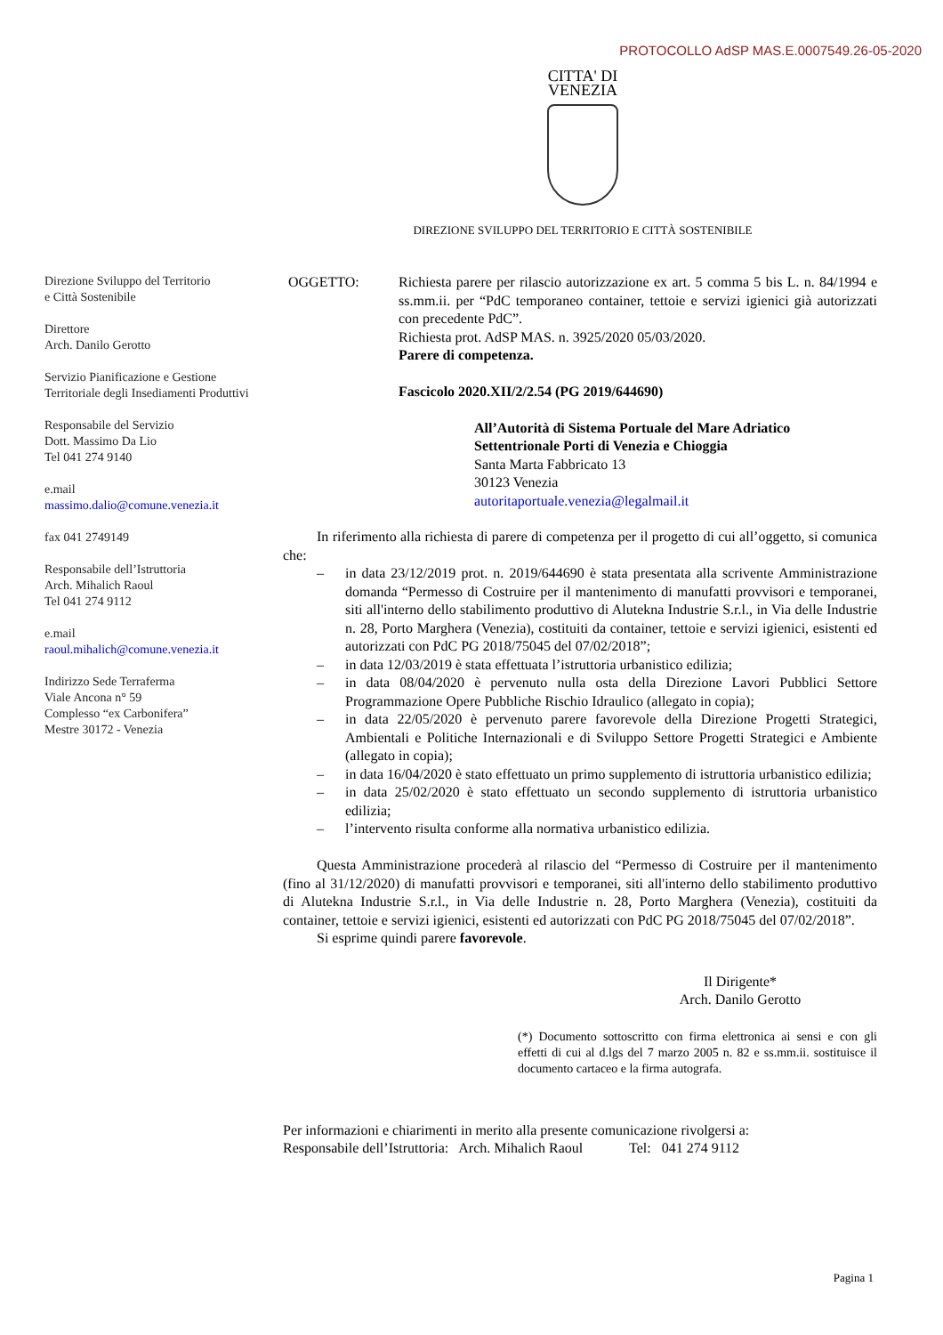PROTOCOLLO AdSP MAS.E.0007549.26-05-2020
CITTA' DI
VENEZIA
DIREZIONE SVILUPPO DEL TERRITORIO E CITTÀ SOSTENIBILE
Direzione Sviluppo del Territorio
e Città Sostenibile
Direttore
Arch. Danilo Gerotto
Servizio Pianificazione e Gestione Territoriale degli Insediamenti Produttivi
Responsabile del Servizio
Dott. Massimo Da Lio
Tel 041 274 9140
e.mail
massimo.dalio@comune.venezia.it
fax 041 2749149
Responsabile dell’Istruttoria
Arch. Mihalich Raoul
Tel 041 274 9112
e.mail
raoul.mihalich@comune.venezia.it
Indirizzo Sede Terraferma
Viale Ancona n° 59
Complesso “ex Carbonifera”
Mestre 30172 - Venezia
OGGETTO: Richiesta parere per rilascio autorizzazione ex art. 5 comma 5 bis L. n. 84/1994 e ss.mm.ii. per “PdC temporaneo container, tettoie e servizi igienici già autorizzati con precedente PdC”.
Richiesta prot. AdSP MAS. n. 3925/2020 05/03/2020.
Parere di competenza.
Fascicolo 2020.XII/2/2.54 (PG 2019/644690)
All’Autorità di Sistema Portuale del Mare Adriatico Settentrionale Porti di Venezia e Chioggia
Santa Marta Fabbricato 13
30123 Venezia
autoritaportuale.venezia@legalmail.it
In riferimento alla richiesta di parere di competenza per il progetto di cui all’oggetto, si comunica che:
– in data 23/12/2019 prot. n. 2019/644690 è stata presentata alla scrivente Amministrazione domanda “Permesso di Costruire per il mantenimento di manufatti provvisori e temporanei, siti all'interno dello stabilimento produttivo di Alutekna Industrie S.r.l., in Via delle Industrie n. 28, Porto Marghera (Venezia), costituiti da container, tettoie e servizi igienici, esistenti ed autorizzati con PdC PG 2018/75045 del 07/02/2018”;
– in data 12/03/2019 è stata effettuata l’istruttoria urbanistico edilizia;
– in data 08/04/2020 è pervenuto nulla osta della Direzione Lavori Pubblici Settore Programmazione Opere Pubbliche Rischio Idraulico (allegato in copia);
– in data 22/05/2020 è pervenuto parere favorevole della Direzione Progetti Strategici, Ambientali e Politiche Internazionali e di Sviluppo Settore Progetti Strategici e Ambiente (allegato in copia);
– in data 16/04/2020 è stato effettuato un primo supplemento di istruttoria urbanistico edilizia;
– in data 25/02/2020 è stato effettuato un secondo supplemento di istruttoria urbanistico edilizia;
– l’intervento risulta conforme alla normativa urbanistico edilizia.
Questa Amministrazione procederà al rilascio del “Permesso di Costruire per il mantenimento (fino al 31/12/2020) di manufatti provvisori e temporanei, siti all'interno dello stabilimento produttivo di Alutekna Industrie S.r.l., in Via delle Industrie n. 28, Porto Marghera (Venezia), costituiti da container, tettoie e servizi igienici, esistenti ed autorizzati con PdC PG 2018/75045 del 07/02/2018”.
Si esprime quindi parere favorevole.
Il Dirigente*
Arch. Danilo Gerotto
(*) Documento sottoscritto con firma elettronica ai sensi e con gli effetti di cui al d.lgs del 7 marzo 2005 n. 82 e ss.mm.ii. sostituisce il documento cartaceo e la firma autografa.
Per informazioni e chiarimenti in merito alla presente comunicazione rivolgersi a:
Responsabile dell’Istruttoria: Arch. Mihalich Raoul Tel: 041 274 9112
Pagina 1